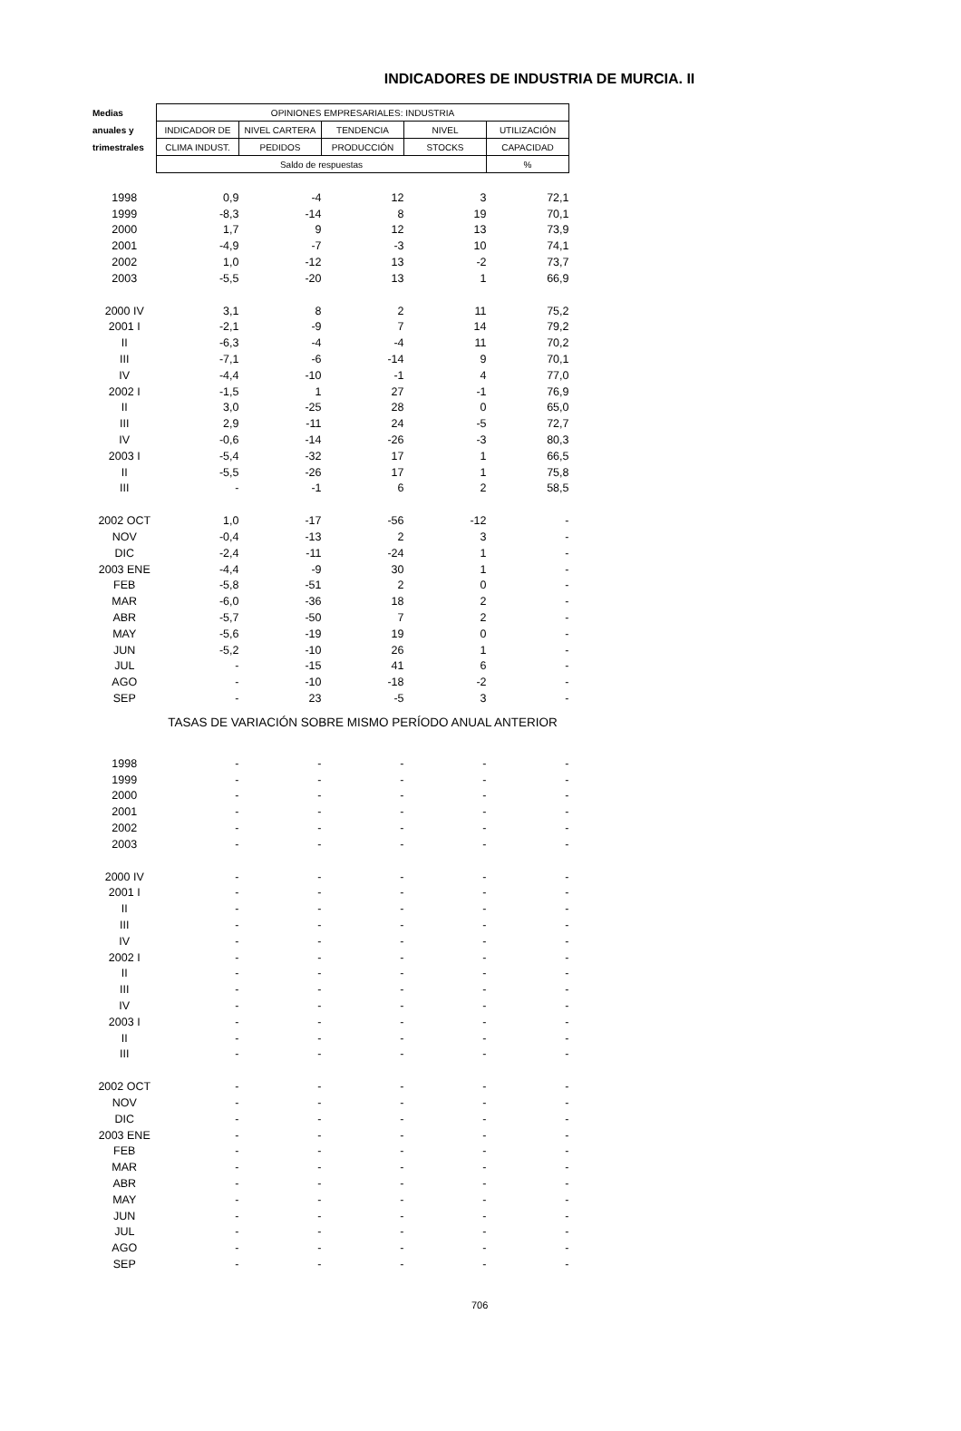INDICADORES DE INDUSTRIA DE MURCIA. II
| Medias | OPINIONES EMPRESARIALES: INDUSTRIA | | | | |
| --- | --- | --- | --- | --- | --- |
| anuales y | INDICADOR DE | NIVEL CARTERA | TENDENCIA | NIVEL | UTILIZACIÓN |
| trimestrales | CLIMA INDUST. | PEDIDOS | PRODUCCIÓN | STOCKS | CAPACIDAD |
| | Saldo de respuestas | | | | % |
| 1998 | 0,9 | -4 | 12 | 3 | 72,1 |
| 1999 | -8,3 | -14 | 8 | 19 | 70,1 |
| 2000 | 1,7 | 9 | 12 | 13 | 73,9 |
| 2001 | -4,9 | -7 | -3 | 10 | 74,1 |
| 2002 | 1,0 | -12 | 13 | -2 | 73,7 |
| 2003 | -5,5 | -20 | 13 | 1 | 66,9 |
| 2000 IV | 3,1 | 8 | 2 | 11 | 75,2 |
| 2001 I | -2,1 | -9 | 7 | 14 | 79,2 |
| II | -6,3 | -4 | -4 | 11 | 70,2 |
| III | -7,1 | -6 | -14 | 9 | 70,1 |
| IV | -4,4 | -10 | -1 | 4 | 77,0 |
| 2002 I | -1,5 | 1 | 27 | -1 | 76,9 |
| II | 3,0 | -25 | 28 | 0 | 65,0 |
| III | 2,9 | -11 | 24 | -5 | 72,7 |
| IV | -0,6 | -14 | -26 | -3 | 80,3 |
| 2003 I | -5,4 | -32 | 17 | 1 | 66,5 |
| II | -5,5 | -26 | 17 | 1 | 75,8 |
| III | - | -1 | 6 | 2 | 58,5 |
| 2002 OCT | 1,0 | -17 | -56 | -12 | - |
| NOV | -0,4 | -13 | 2 | 3 | - |
| DIC | -2,4 | -11 | -24 | 1 | - |
| 2003 ENE | -4,4 | -9 | 30 | 1 | - |
| FEB | -5,8 | -51 | 2 | 0 | - |
| MAR | -6,0 | -36 | 18 | 2 | - |
| ABR | -5,7 | -50 | 7 | 2 | - |
| MAY | -5,6 | -19 | 19 | 0 | - |
| JUN | -5,2 | -10 | 26 | 1 | - |
| JUL | - | -15 | 41 | 6 | - |
| AGO | - | -10 | -18 | -2 | - |
| SEP | - | 23 | -5 | 3 | - |
| | TASAS DE VARIACIÓN SOBRE MISMO PERÍODO ANUAL ANTERIOR | | | | |
| 1998 | - | - | - | - | - |
| 1999 | - | - | - | - | - |
| 2000 | - | - | - | - | - |
| 2001 | - | - | - | - | - |
| 2002 | - | - | - | - | - |
| 2003 | - | - | - | - | - |
| 2000 IV | - | - | - | - | - |
| 2001 I | - | - | - | - | - |
| II | - | - | - | - | - |
| III | - | - | - | - | - |
| IV | - | - | - | - | - |
| 2002 I | - | - | - | - | - |
| II | - | - | - | - | - |
| III | - | - | - | - | - |
| IV | - | - | - | - | - |
| 2003 I | - | - | - | - | - |
| II | - | - | - | - | - |
| III | - | - | - | - | - |
| 2002 OCT | - | - | - | - | - |
| NOV | - | - | - | - | - |
| DIC | - | - | - | - | - |
| 2003 ENE | - | - | - | - | - |
| FEB | - | - | - | - | - |
| MAR | - | - | - | - | - |
| ABR | - | - | - | - | - |
| MAY | - | - | - | - | - |
| JUN | - | - | - | - | - |
| JUL | - | - | - | - | - |
| AGO | - | - | - | - | - |
| SEP | - | - | - | - | - |
706